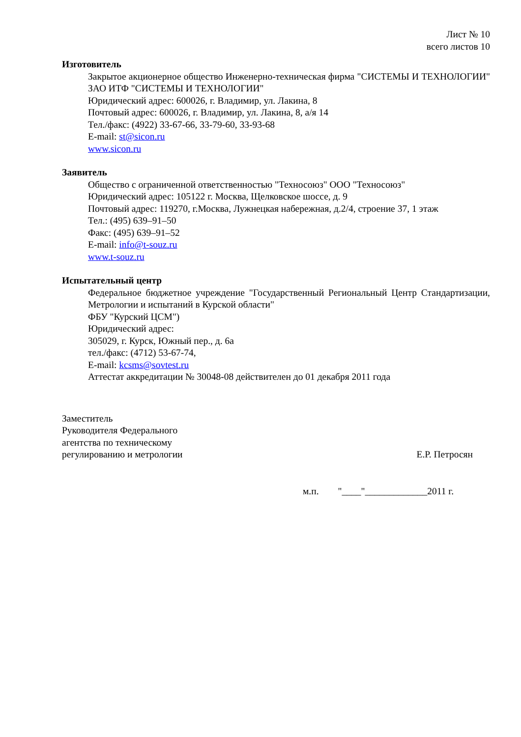Лист № 10
всего листов 10
Изготовитель
Закрытое акционерное общество Инженерно-техническая фирма "СИСТЕМЫ И ТЕХНОЛОГИИ" ЗАО ИТФ "СИСТЕМЫ И ТЕХНОЛОГИИ"
Юридический адрес: 600026, г. Владимир, ул. Лакина, 8
Почтовый адрес: 600026, г. Владимир, ул. Лакина, 8, а/я 14
Тел./факс: (4922) 33-67-66, 33-79-60, 33-93-68
E-mail: st@sicon.ru
www.sicon.ru
Заявитель
Общество с ограниченной ответственностью "Техносоюз" ООО "Техносоюз"
Юридический адрес: 105122 г. Москва, Щелковское шоссе, д. 9
Почтовый адрес: 119270, г.Москва, Лужнецкая набережная, д.2/4, строение 37, 1 этаж
Тел.: (495) 639–91–50
Факс: (495) 639–91–52
E-mail: info@t-souz.ru
www.t-souz.ru
Испытательный центр
Федеральное бюджетное учреждение "Государственный Региональный Центр Стандартизации, Метрологии и испытаний в Курской области"
ФБУ "Курский ЦСМ")
Юридический адрес:
305029, г. Курск, Южный пер., д. 6а
тел./факс: (4712) 53-67-74,
E-mail: kcsms@sovtest.ru
Аттестат аккредитации № 30048-08 действителен до 01 декабря 2011 года
Заместитель
Руководителя Федерального
агентства по техническому
регулированию и метрологии
Е.Р. Петросян
м.п. "____"_____________2011 г.